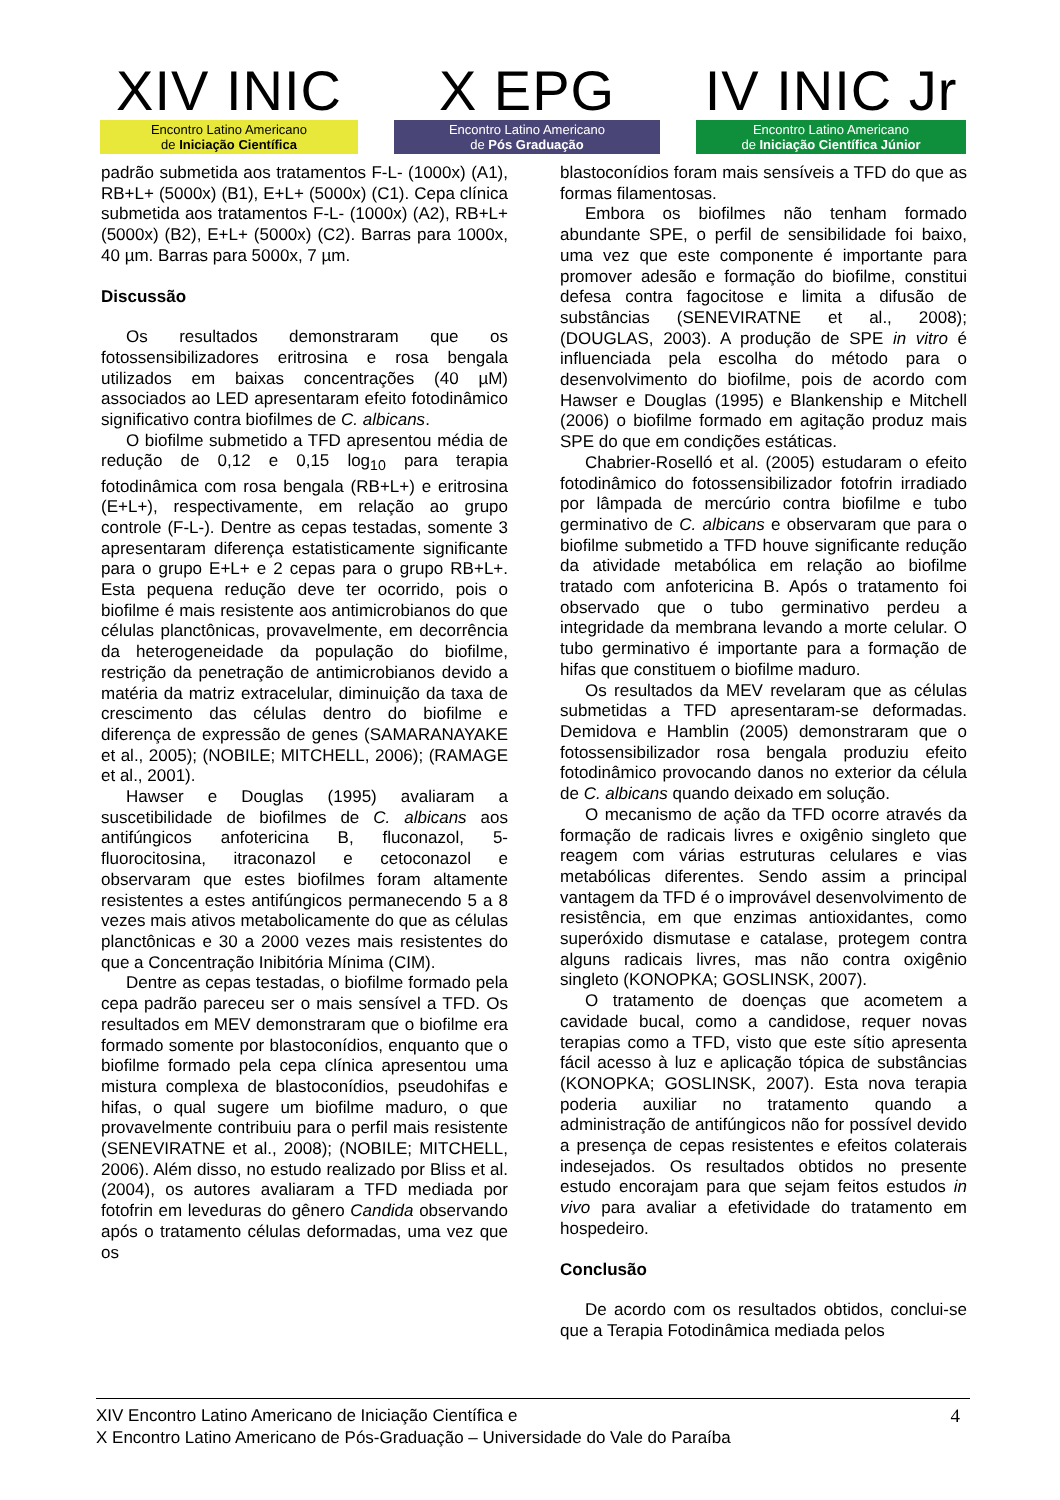XIV INIC
Encontro Latino Americano
de Iniciação Científica
X EPG
Encontro Latino Americano
de Pós Graduação
IV INIC Jr
Encontro Latino Americano
de Iniciação Científica Júnior
padrão submetida aos tratamentos F-L- (1000x) (A1), RB+L+ (5000x) (B1), E+L+ (5000x) (C1). Cepa clínica submetida aos tratamentos F-L- (1000x) (A2), RB+L+ (5000x) (B2), E+L+ (5000x) (C2). Barras para 1000x, 40 µm. Barras para 5000x, 7 µm.
Discussão
Os resultados demonstraram que os fotossensibilizadores eritrosina e rosa bengala utilizados em baixas concentrações (40 µM) associados ao LED apresentaram efeito fotodinâmico significativo contra biofilmes de C. albicans.
O biofilme submetido a TFD apresentou média de redução de 0,12 e 0,15 log<sub>10</sub> para terapia fotodinâmica com rosa bengala (RB+L+) e eritrosina (E+L+), respectivamente, em relação ao grupo controle (F-L-). Dentre as cepas testadas, somente 3 apresentaram diferença estatisticamente significante para o grupo E+L+ e 2 cepas para o grupo RB+L+. Esta pequena redução deve ter ocorrido, pois o biofilme é mais resistente aos antimicrobianos do que células planctônicas, provavelmente, em decorrência da heterogeneidade da população do biofilme, restrição da penetração de antimicrobianos devido a matéria da matriz extracelular, diminuição da taxa de crescimento das células dentro do biofilme e diferença de expressão de genes (SAMARANAYAKE et al., 2005); (NOBILE; MITCHELL, 2006); (RAMAGE et al., 2001).
Hawser e Douglas (1995) avaliaram a suscetibilidade de biofilmes de C. albicans aos antifúngicos anfotericina B, fluconazol, 5-fluorocitosina, itraconazol e cetoconazol e observaram que estes biofilmes foram altamente resistentes a estes antifúngicos permanecendo 5 a 8 vezes mais ativos metabolicamente do que as células planctônicas e 30 a 2000 vezes mais resistentes do que a Concentração Inibitória Mínima (CIM).
Dentre as cepas testadas, o biofilme formado pela cepa padrão pareceu ser o mais sensível a TFD. Os resultados em MEV demonstraram que o biofilme era formado somente por blastoconídios, enquanto que o biofilme formado pela cepa clínica apresentou uma mistura complexa de blastoconídios, pseudohifas e hifas, o qual sugere um biofilme maduro, o que provavelmente contribuiu para o perfil mais resistente (SENEVIRATNE et al., 2008); (NOBILE; MITCHELL, 2006). Além disso, no estudo realizado por Bliss et al. (2004), os autores avaliaram a TFD mediada por fotofrin em leveduras do gênero Candida observando após o tratamento células deformadas, uma vez que os
blastoconídios foram mais sensíveis a TFD do que as formas filamentosas.
Embora os biofilmes não tenham formado abundante SPE, o perfil de sensibilidade foi baixo, uma vez que este componente é importante para promover adesão e formação do biofilme, constitui defesa contra fagocitose e limita a difusão de substâncias (SENEVIRATNE et al., 2008); (DOUGLAS, 2003). A produção de SPE in vitro é influenciada pela escolha do método para o desenvolvimento do biofilme, pois de acordo com Hawser e Douglas (1995) e Blankenship e Mitchell (2006) o biofilme formado em agitação produz mais SPE do que em condições estáticas.
Chabrier-Roselló et al. (2005) estudaram o efeito fotodinâmico do fotossensibilizador fotofrin irradiado por lâmpada de mercúrio contra biofilme e tubo germinativo de C. albicans e observaram que para o biofilme submetido a TFD houve significante redução da atividade metabólica em relação ao biofilme tratado com anfotericina B. Após o tratamento foi observado que o tubo germinativo perdeu a integridade da membrana levando a morte celular. O tubo germinativo é importante para a formação de hifas que constituem o biofilme maduro.
Os resultados da MEV revelaram que as células submetidas a TFD apresentaram-se deformadas. Demidova e Hamblin (2005) demonstraram que o fotossensibilizador rosa bengala produziu efeito fotodinâmico provocando danos no exterior da célula de C. albicans quando deixado em solução.
O mecanismo de ação da TFD ocorre através da formação de radicais livres e oxigênio singleto que reagem com várias estruturas celulares e vias metabólicas diferentes. Sendo assim a principal vantagem da TFD é o improvável desenvolvimento de resistência, em que enzimas antioxidantes, como superóxido dismutase e catalase, protegem contra alguns radicais livres, mas não contra oxigênio singleto (KONOPKA; GOSLINSK, 2007).
O tratamento de doenças que acometem a cavidade bucal, como a candidose, requer novas terapias como a TFD, visto que este sítio apresenta fácil acesso à luz e aplicação tópica de substâncias (KONOPKA; GOSLINSK, 2007). Esta nova terapia poderia auxiliar no tratamento quando a administração de antifúngicos não for possível devido a presença de cepas resistentes e efeitos colaterais indesejados. Os resultados obtidos no presente estudo encorajam para que sejam feitos estudos in vivo para avaliar a efetividade do tratamento em hospedeiro.
Conclusão
De acordo com os resultados obtidos, conclui-se que a Terapia Fotodinâmica mediada pelos
XIV Encontro Latino Americano de Iniciação Científica e
X Encontro Latino Americano de Pós-Graduação – Universidade do Vale do Paraíba
4